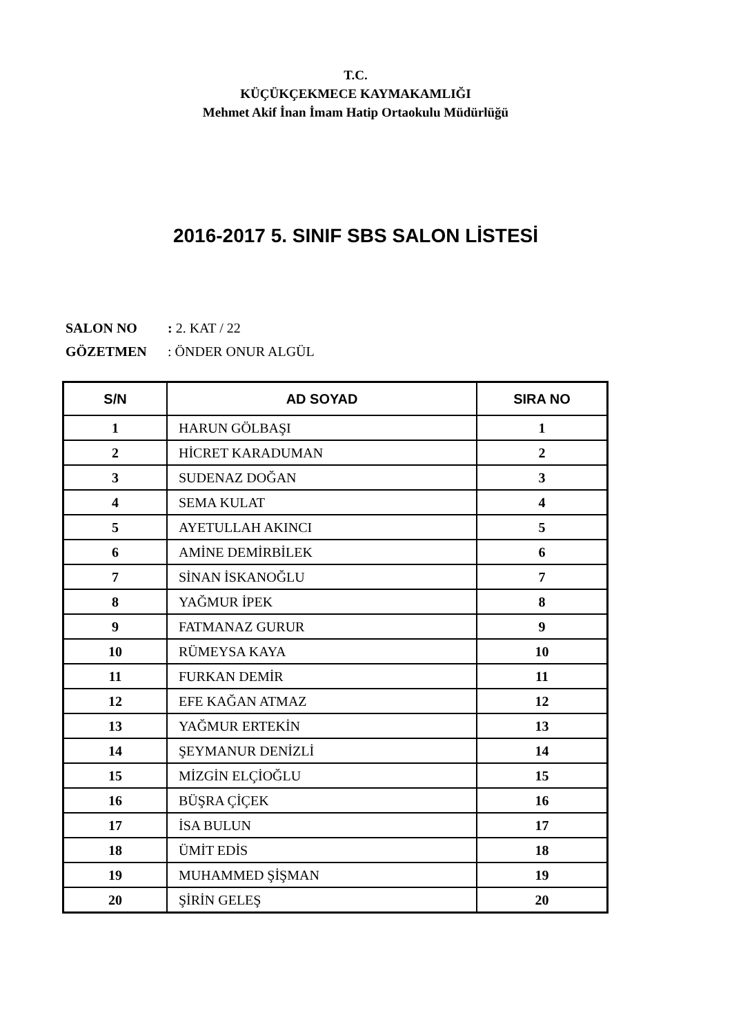T.C.
KÜÇÜKÇEKMECE KAYMAKAMLIĞI
Mehmet Akif İnan İmam Hatip Ortaokulu Müdürlüğü
2016-2017 5. SINIF SBS SALON LİSTESİ
SALON NO: 2. KAT / 22
GÖZETMEN: ÖNDER ONUR ALGÜL
| S/N | AD SOYAD | SIRA NO |
| --- | --- | --- |
| 1 | HARUN GÖLBAŞI | 1 |
| 2 | HİCRET KARADUMAN | 2 |
| 3 | SUDENAZ DOĞAN | 3 |
| 4 | SEMA KULAT | 4 |
| 5 | AYETULLAH AKINCI | 5 |
| 6 | AMİNE DEMİRBİLEK | 6 |
| 7 | SİNAN İSKANOĞLU | 7 |
| 8 | YAĞMUR İPEK | 8 |
| 9 | FATMANAZ GURUR | 9 |
| 10 | RÜMEYSA KAYA | 10 |
| 11 | FURKAN DEMİR | 11 |
| 12 | EFE KAĞAN ATMAZ | 12 |
| 13 | YAĞMUR ERTEKİN | 13 |
| 14 | ŞEYMANUR DENİZLİ | 14 |
| 15 | MİZGİN ELÇİOĞLU | 15 |
| 16 | BÜŞRA ÇİÇEK | 16 |
| 17 | İSA BULUN | 17 |
| 18 | ÜMİT EDİS | 18 |
| 19 | MUHAMMED ŞİŞMAN | 19 |
| 20 | ŞİRİN GELEŞ | 20 |